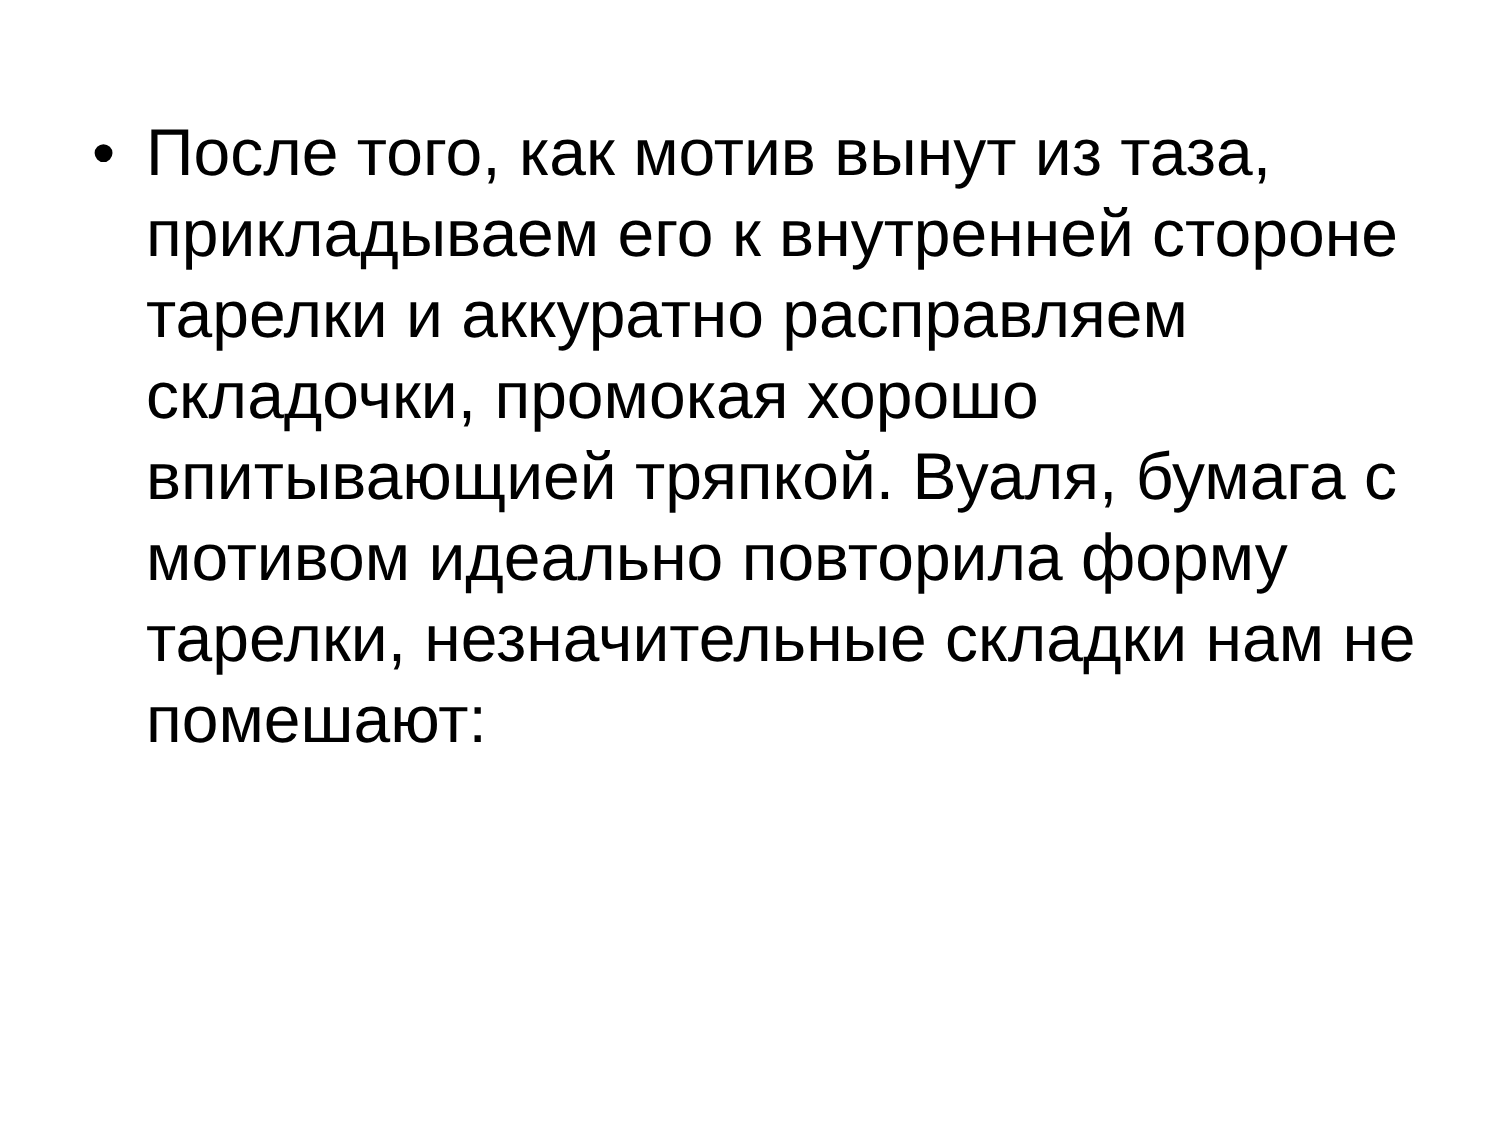• После того, как мотив вынут из таза, прикладываем его к внутренней стороне тарелки и аккуратно расправляем складочки, промокая хорошо впитывающией тряпкой. Вуаля, бумага с мотивом идеально повторила форму тарелки, незначительные складки нам не помешают: